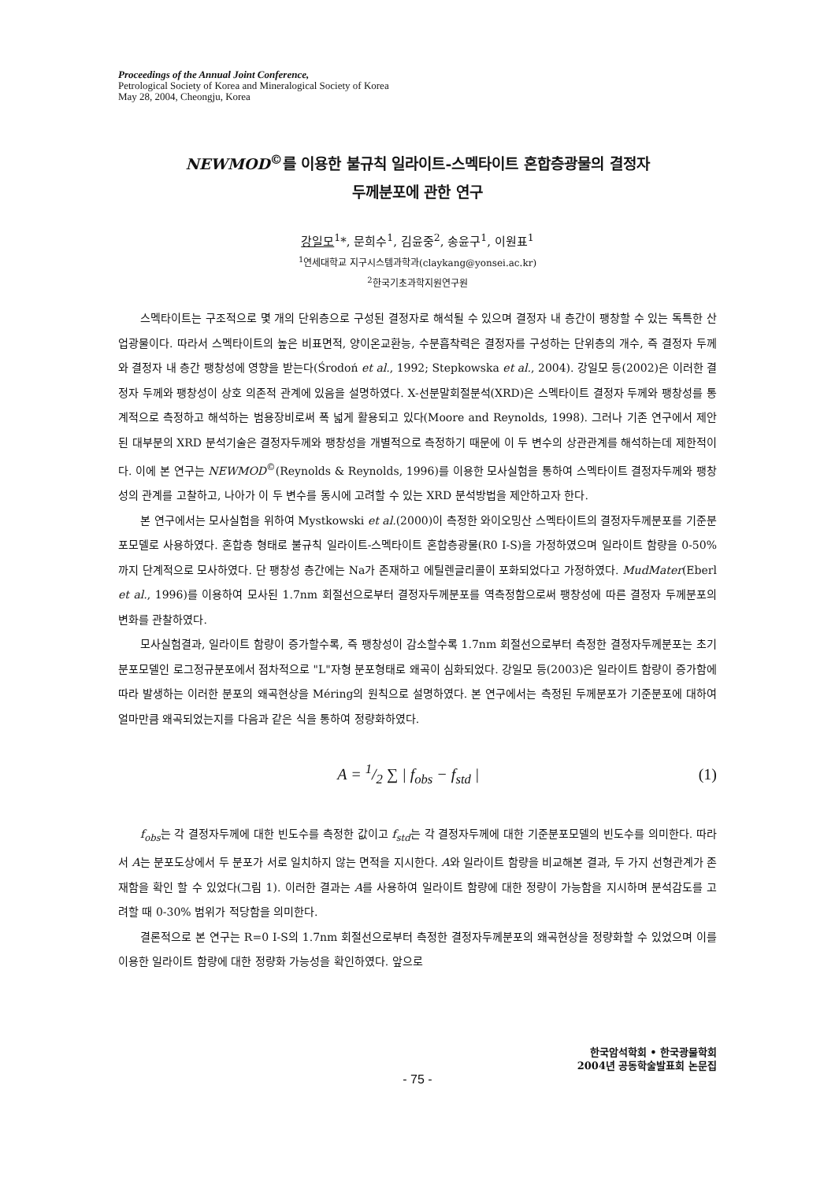Proceedings of the Annual Joint Conference,
Petrological Society of Korea and Mineralogical Society of Korea
May 28, 2004, Cheongju, Korea
NEWMOD<sup>©</sup>를 이용한 불규칙 일라이트-스멕타이트 혼합층광물의 결정자
두께분포에 관한 연구
강일모<sup>1</sup>*, 문희수<sup>1</sup>, 김윤중<sup>2</sup>, 송윤구<sup>1</sup>, 이원표<sup>1</sup>
<sup>1</sup> 연세대학교 지구시스템과학과(claykang@yonsei.ac.kr)
<sup>2</sup> 한국기초과학지원연구원
스멕타이트는 구조적으로 몇 개의 단위층으로 구성된 결정자로 해석될 수 있으며 결정자 내 층간이 팽창할 수 있는 독특한 산업광물이다. 따라서 스멕타이트의 높은 비표면적, 양이온교환능, 수분흡착력은 결정자를 구성하는 단위층의 개수, 즉 결정자 두께와 결정자 내 층간 팽창성에 영향을 받는다(Środoń et al., 1992; Stepkowska et al., 2004). 강일모 등(2002)은 이러한 결정자 두께와 팽창성이 상호 의존적 관계에 있음을 설명하였다. X-선분말회절분석(XRD)은 스멕타이트 결정자 두께와 팽창성를 통계적으로 측정하고 해석하는 범용장비로써 폭 넓게 활용되고 있다(Moore and Reynolds, 1998). 그러나 기존 연구에서 제안된 대부분의 XRD 분석기술은 결정자두께와 팽창성을 개별적으로 측정하기 때문에 이 두 변수의 상관관계를 해석하는데 제한적이다. 이에 본 연구는 NEWMOD<sup>©</sup>(Reynolds & Reynolds, 1996)를 이용한 모사실험을 통하여 스멕타이트 결정자두께와 팽창성의 관계를 고찰하고, 나아가 이 두 변수를 동시에 고려할 수 있는 XRD 분석방법을 제안하고자 한다.
본 연구에서는 모사실험을 위하여 Mystkowski et al.(2000)이 측정한 와이오밍산 스멕타이트의 결정자두께분포를 기준분포모델로 사용하였다. 혼합층 형태로 불규칙 일라이트-스멕타이트 혼합층광물(R0 I-S)을 가정하였으며 일라이트 함량을 0-50%까지 단계적으로 모사하였다. 단 팽창성 층간에는 Na가 존재하고 에틸렌글리콜이 포화되었다고 가정하였다. MudMater(Eberl et al., 1996)를 이용하여 모사된 1.7nm 회절선으로부터 결정자두께분포를 역측정함으로써 팽창성에 따른 결정자 두께분포의 변화를 관찰하였다.
모사실험결과, 일라이트 함량이 증가할수록, 즉 팽창성이 감소할수록 1.7nm 회절선으로부터 측정한 결정자두께분포는 초기 분포모델인 로그정규분포에서 점차적으로 "L"자형 분포형태로 왜곡이 심화되었다. 강일모 등(2003)은 일라이트 함량이 증가함에 따라 발생하는 이러한 분포의 왜곡현상을 Méring의 원칙으로 설명하였다. 본 연구에서는 측정된 두께분포가 기준분포에 대하여 얼마만큼 왜곡되었는지를 다음과 같은 식을 통하여 정량화하였다.
A = 1/2 ∑ | f<sub>obs</sub> − f<sub>std</sub> | (1)
f<sub>obs</sub>는 각 결정자두께에 대한 빈도수를 측정한 값이고 f<sub>std</sub>는 각 결정자두께에 대한 기준분포모델의 빈도수를 의미한다. 따라서 A는 분포도상에서 두 분포가 서로 일치하지 않는 면적을 지시한다. A와 일라이트 함량을 비교해본 결과, 두 가지 선형관계가 존재함을 확인 할 수 있었다(그림 1). 이러한 결과는 A를 사용하여 일라이트 함량에 대한 정량이 가능함을 지시하며 분석감도를 고려할 때 0-30% 범위가 적당함을 의미한다.
결론적으로 본 연구는 R=0 I-S의 1.7nm 회절선으로부터 측정한 결정자두께분포의 왜곡현상을 정량화할 수 있었으며 이를 이용한 일라이트 함량에 대한 정량화 가능성을 확인하였다. 앞으로
한국암석학회 • 한국광물학회
2004년 공동학술발표회 논문집
- 75 -